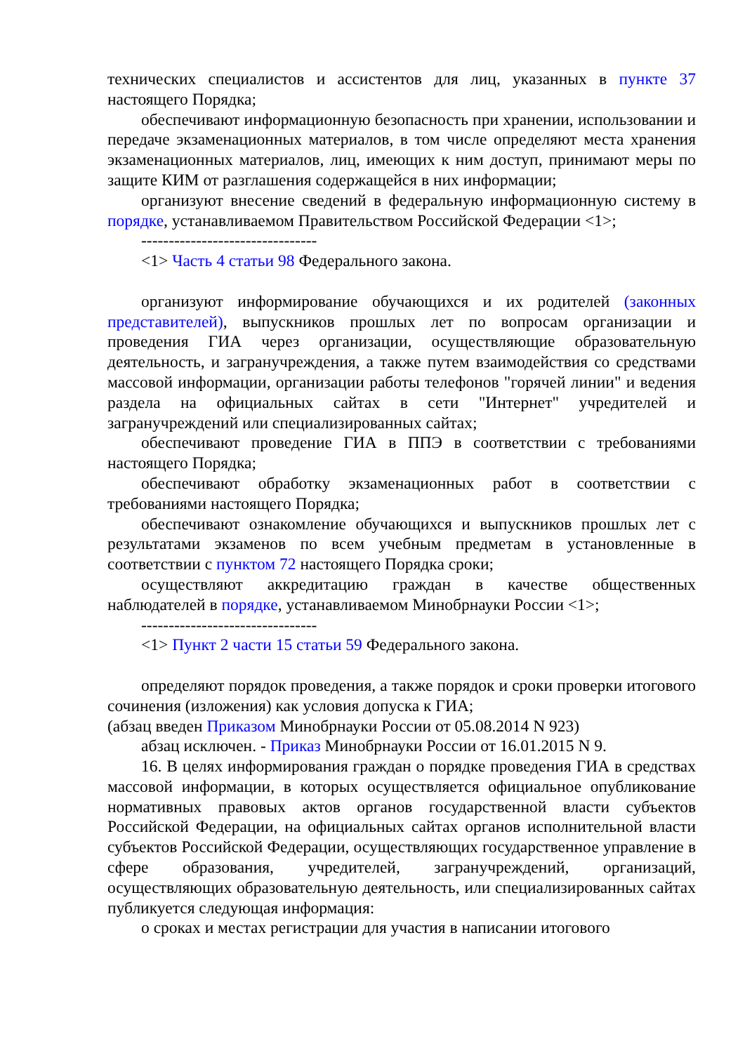технических специалистов и ассистентов для лиц, указанных в пункте 37 настоящего Порядка;
обеспечивают информационную безопасность при хранении, использовании и передаче экзаменационных материалов, в том числе определяют места хранения экзаменационных материалов, лиц, имеющих к ним доступ, принимают меры по защите КИМ от разглашения содержащейся в них информации;
организуют внесение сведений в федеральную информационную систему в порядке, устанавливаемом Правительством Российской Федерации <1>;
--------------------------------
<1> Часть 4 статьи 98 Федерального закона.
организуют информирование обучающихся и их родителей (законных представителей), выпускников прошлых лет по вопросам организации и проведения ГИА через организации, осуществляющие образовательную деятельность, и загранучреждения, а также путем взаимодействия со средствами массовой информации, организации работы телефонов "горячей линии" и ведения раздела на официальных сайтах в сети "Интернет" учредителей и загранучреждений или специализированных сайтах;
обеспечивают проведение ГИА в ППЭ в соответствии с требованиями настоящего Порядка;
обеспечивают обработку экзаменационных работ в соответствии с требованиями настоящего Порядка;
обеспечивают ознакомление обучающихся и выпускников прошлых лет с результатами экзаменов по всем учебным предметам в установленные в соответствии с пунктом 72 настоящего Порядка сроки;
осуществляют аккредитацию граждан в качестве общественных наблюдателей в порядке, устанавливаемом Минобрнауки России <1>;
--------------------------------
<1> Пункт 2 части 15 статьи 59 Федерального закона.
определяют порядок проведения, а также порядок и сроки проверки итогового сочинения (изложения) как условия допуска к ГИА;
(абзац введен Приказом Минобрнауки России от 05.08.2014 N 923)
абзац исключен. - Приказ Минобрнауки России от 16.01.2015 N 9.
16. В целях информирования граждан о порядке проведения ГИА в средствах массовой информации, в которых осуществляется официальное опубликование нормативных правовых актов органов государственной власти субъектов Российской Федерации, на официальных сайтах органов исполнительной власти субъектов Российской Федерации, осуществляющих государственное управление в сфере образования, учредителей, загранучреждений, организаций, осуществляющих образовательную деятельность, или специализированных сайтах публикуется следующая информация:
о сроках и местах регистрации для участия в написании итогового